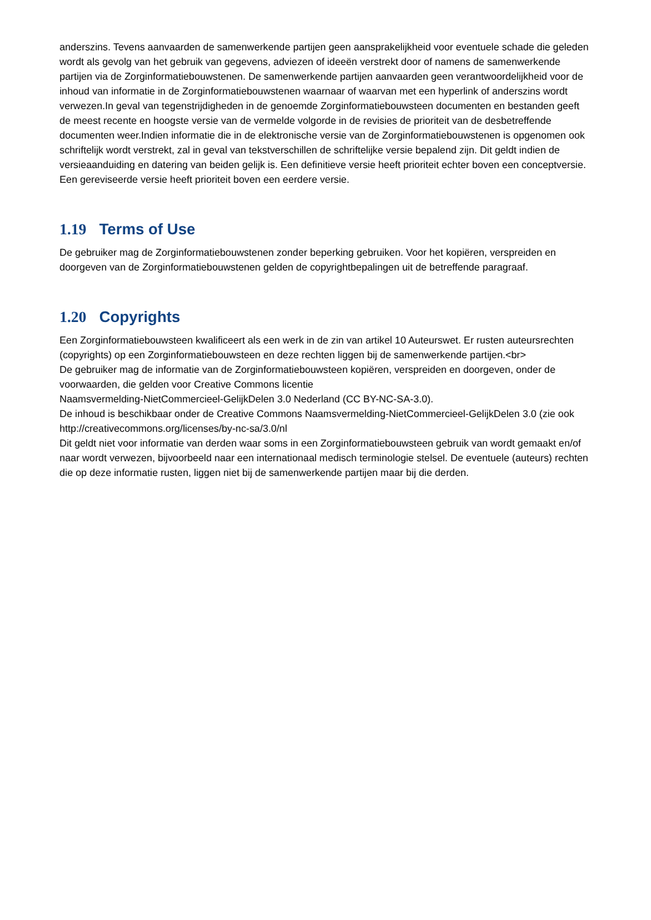anderszins. Tevens aanvaarden de samenwerkende partijen geen aansprakelijkheid voor eventuele schade die geleden wordt als gevolg van het gebruik van gegevens, adviezen of ideeën verstrekt door of namens de samenwerkende partijen via de Zorginformatiebouwstenen. De samenwerkende partijen aanvaarden geen verantwoordelijkheid voor de inhoud van informatie in de Zorginformatiebouwstenen waarnaar of waarvan met een hyperlink of anderszins wordt verwezen.In geval van tegenstrijdigheden in de genoemde Zorginformatiebouwsteen documenten en bestanden geeft de meest recente en hoogste versie van de vermelde volgorde in de revisies de prioriteit van de desbetreffende documenten weer.Indien informatie die in de elektronische versie van de Zorginformatiebouwstenen is opgenomen ook schriftelijk wordt verstrekt, zal in geval van tekstverschillen de schriftelijke versie bepalend zijn. Dit geldt indien de versieaanduiding en datering van beiden gelijk is. Een definitieve versie heeft prioriteit echter boven een conceptversie. Een gereviseerde versie heeft prioriteit boven een eerdere versie.
1.19 Terms of Use
De gebruiker mag de Zorginformatiebouwstenen zonder beperking gebruiken. Voor het kopiëren, verspreiden en doorgeven van de Zorginformatiebouwstenen gelden de copyrightbepalingen uit de betreffende paragraaf.
1.20 Copyrights
Een Zorginformatiebouwsteen kwalificeert als een werk in de zin van artikel 10 Auteurswet. Er rusten auteursrechten (copyrights) op een Zorginformatiebouwsteen en deze rechten liggen bij de samenwerkende partijen.<br>
De gebruiker mag de informatie van de Zorginformatiebouwsteen kopiëren, verspreiden en doorgeven, onder de voorwaarden, die gelden voor Creative Commons licentie
Naamsvermelding-NietCommercieel-GelijkDelen 3.0 Nederland (CC BY-NC-SA-3.0).
De inhoud is beschikbaar onder de Creative Commons Naamsvermelding-NietCommercieel-GelijkDelen 3.0 (zie ook http://creativecommons.org/licenses/by-nc-sa/3.0/nl
Dit geldt niet voor informatie van derden waar soms in een Zorginformatiebouwsteen gebruik van wordt gemaakt en/of naar wordt verwezen, bijvoorbeeld naar een internationaal medisch terminologie stelsel. De eventuele (auteurs) rechten die op deze informatie rusten, liggen niet bij de samenwerkende partijen maar bij die derden.